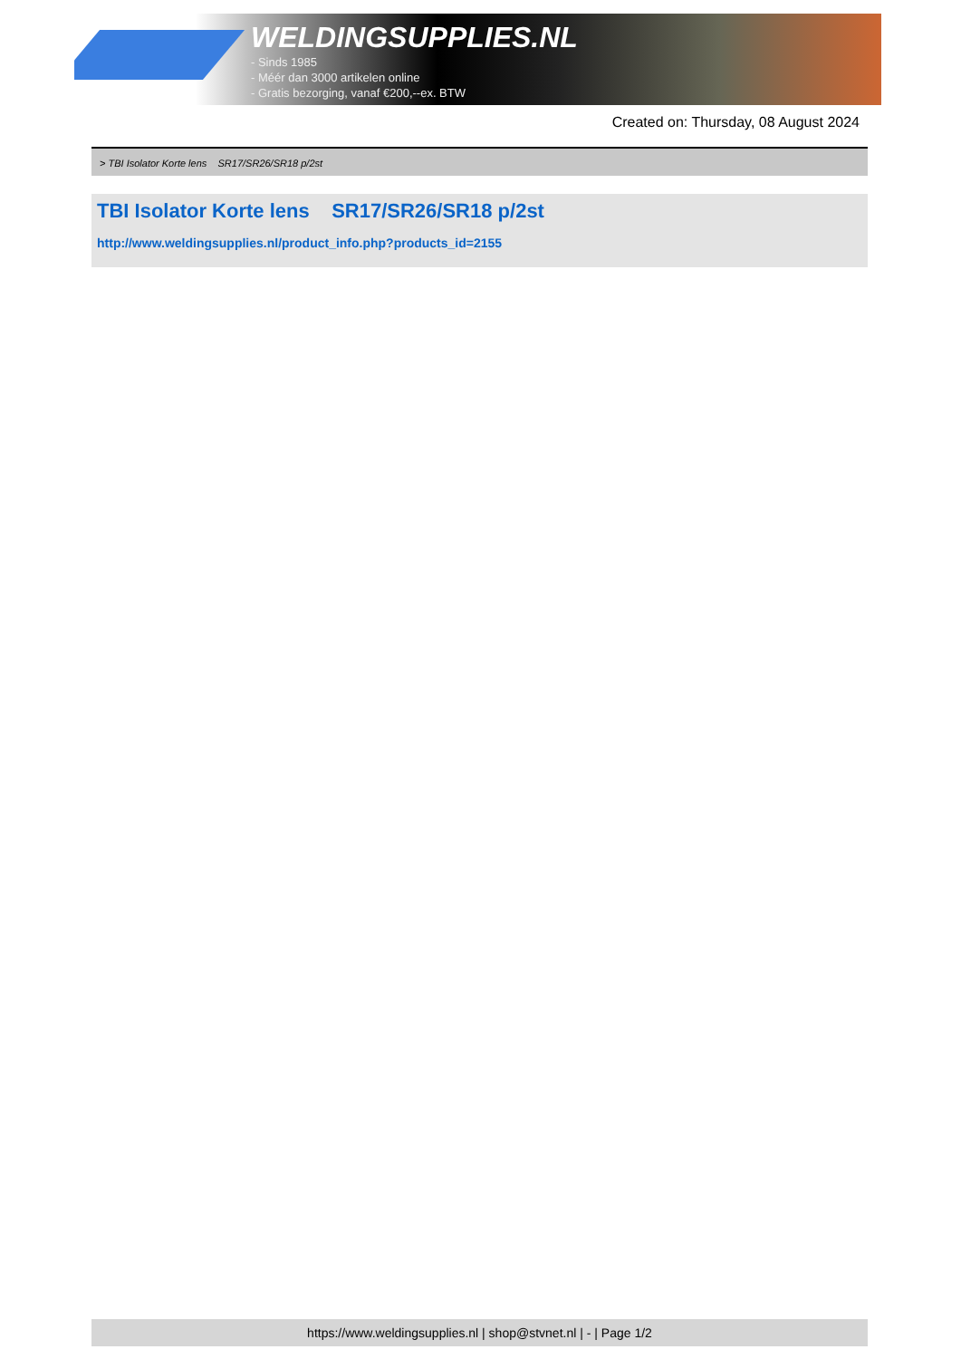WELDINGSUPPLIES.NL
- Sinds 1985
- Méér dan 3000 artikelen online
- Gratis bezorging, vanaf €200,--ex. BTW
Created on: Thursday, 08 August 2024
> TBI Isolator Korte lens SR17/SR26/SR18 p/2st
TBI Isolator Korte lens SR17/SR26/SR18 p/2st
http://www.weldingsupplies.nl/product_info.php?products_id=2155
https://www.weldingsupplies.nl | shop@stvnet.nl | - | Page 1/2